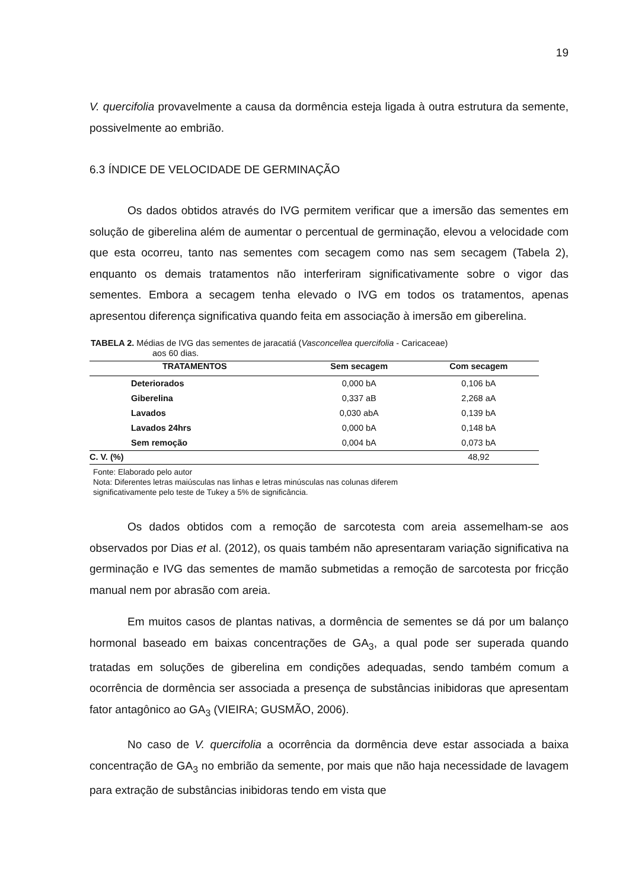19
V. quercifolia provavelmente a causa da dormência esteja ligada à outra estrutura da semente, possivelmente ao embrião.
6.3 ÍNDICE DE VELOCIDADE DE GERMINAÇÃO
Os dados obtidos através do IVG permitem verificar que a imersão das sementes em solução de giberelina além de aumentar o percentual de germinação, elevou a velocidade com que esta ocorreu, tanto nas sementes com secagem como nas sem secagem (Tabela 2), enquanto os demais tratamentos não interferiram significativamente sobre o vigor das sementes. Embora a secagem tenha elevado o IVG em todos os tratamentos, apenas apresentou diferença significativa quando feita em associação à imersão em giberelina.
TABELA 2. Médias de IVG das sementes de jaracatiá (Vasconcellea quercifolia - Caricaceae)
aos 60 dias.
| TRATAMENTOS | Sem secagem | Com secagem |
| --- | --- | --- |
| Deteriorados | 0,000 bA | 0,106 bA |
| Giberelina | 0,337 aB | 2,268 aA |
| Lavados | 0,030 abA | 0,139 bA |
| Lavados 24hrs | 0,000 bA | 0,148 bA |
| Sem remoção | 0,004 bA | 0,073 bA |
| C. V. (%) | | 48,92 |
Fonte: Elaborado pelo autor
Nota: Diferentes letras maiúsculas nas linhas e letras minúsculas nas colunas diferem
significativamente pelo teste de Tukey a 5% de significância.
Os dados obtidos com a remoção de sarcotesta com areia assemelham-se aos observados por Dias et al. (2012), os quais também não apresentaram variação significativa na germinação e IVG das sementes de mamão submetidas a remoção de sarcotesta por fricção manual nem por abrasão com areia.
Em muitos casos de plantas nativas, a dormência de sementes se dá por um balanço hormonal baseado em baixas concentrações de GA<sub>3</sub>, a qual pode ser superada quando tratadas em soluções de giberelina em condições adequadas, sendo também comum a ocorrência de dormência ser associada a presença de substâncias inibidoras que apresentam fator antagônico ao GA<sub>3</sub> (VIEIRA; GUSMÃO, 2006).
No caso de V. quercifolia a ocorrência da dormência deve estar associada a baixa concentração de GA<sub>3</sub> no embrião da semente, por mais que não haja necessidade de lavagem para extração de substâncias inibidoras tendo em vista que